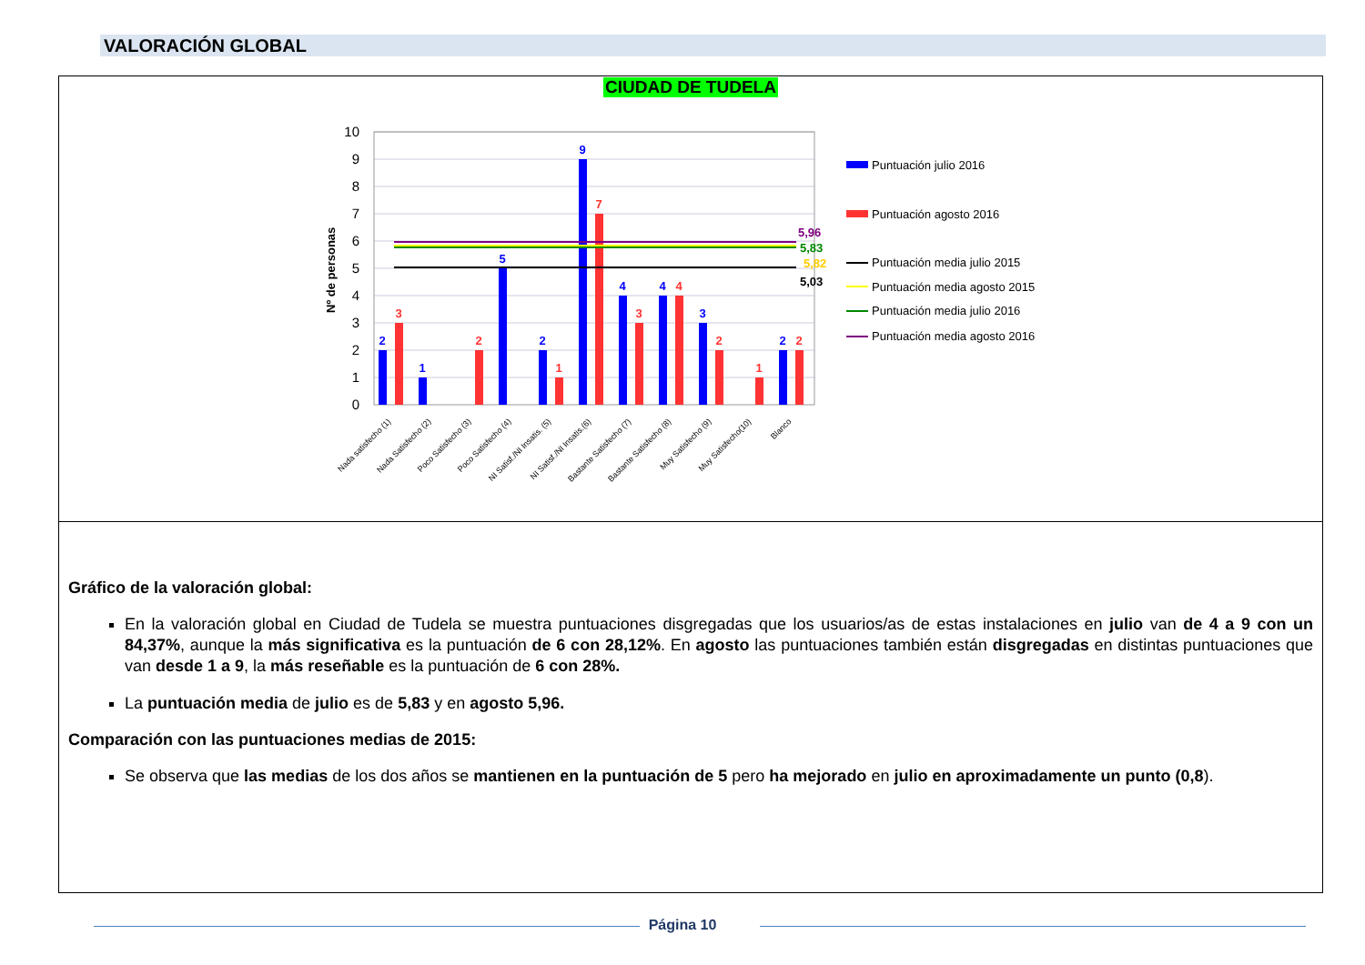VALORACIÓN GLOBAL
CIUDAD DE TUDELA
10
9
8
7
6
5
4
3
2
1
0
Nº de personas
2
1
5
2
9
4
4
3
2
3
2
1
7
3
4
2
1
2
5,96
5,83
5,82
5,03
Nada satisfecho (1)
Nada Satisfecho (2)
Poco Satisfecho (3)
Poco Satisfecho (4)
NI Satisf./NI Insatis. (5)
NI Satisf./NI Insatis.(6)
Bastante Satisfecho (7)
Bastante Satisfecho (8)
Muy Satisfecho (9)
Muy Satisfecho(10)
Blanco
Puntuación julio 2016
Puntuación agosto 2016
Puntuación media julio 2015
Puntuación media agosto 2015
Puntuación media julio 2016
Puntuación media agosto 2016
Gráfico de la valoración global:
En la valoración global en Ciudad de Tudela se muestra puntuaciones disgregadas que los usuarios/as de estas instalaciones en julio van de 4 a 9 con un 84,37%, aunque la más significativa es la puntuación de 6 con 28,12%. En agosto las puntuaciones también están disgregadas en distintas puntuaciones que van desde 1 a 9, la más reseñable es la puntuación de 6 con 28%.
La puntuación media de julio es de 5,83 y en agosto 5,96.
Comparación con las puntuaciones medias de 2015:
Se observa que las medias de los dos años se mantienen en la puntuación de 5 pero ha mejorado en julio en aproximadamente un punto (0,8).
Página 10